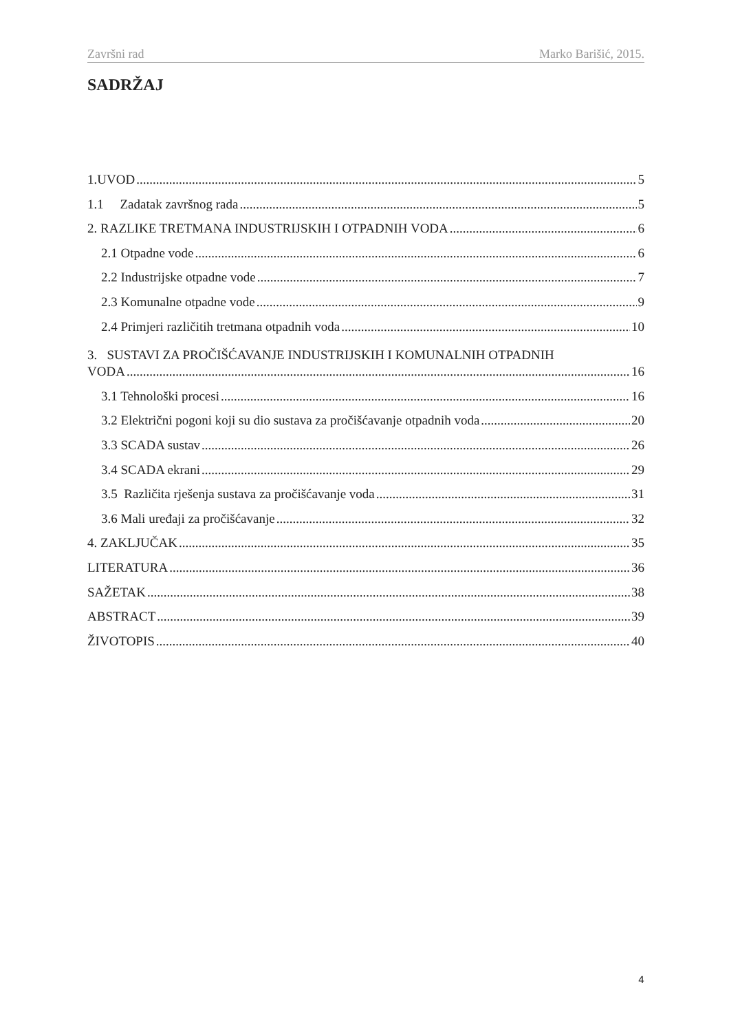Završni rad Marko Barišić, 2015.
SADRŽAJ
1.UVOD 5
1.1 Zadatak završnog rada 5
2. RAZLIKE TRETMANA INDUSTRIJSKIH I OTPADNIH VODA 6
2.1 Otpadne vode 6
2.2 Industrijske otpadne vode 7
2.3 Komunalne otpadne vode 9
2.4 Primjeri različitih tretmana otpadnih voda 10
3. SUSTAVI ZA PROČIŠĆAVANJE INDUSTRIJSKIH I KOMUNALNIH OTPADNIH
VODA 16
3.1 Tehnološki procesi 16
3.2 Električni pogoni koji su dio sustava za pročišćavanje otpadnih voda 20
3.3 SCADA sustav 26
3.4 SCADA ekrani 29
3.5 Različita rješenja sustava za pročišćavanje voda 31
3.6 Mali uređaji za pročišćavanje 32
4. ZAKLJUČAK 35
LITERATURA 36
SAŽETAK 38
ABSTRACT 39
ŽIVOTOPIS 40
4